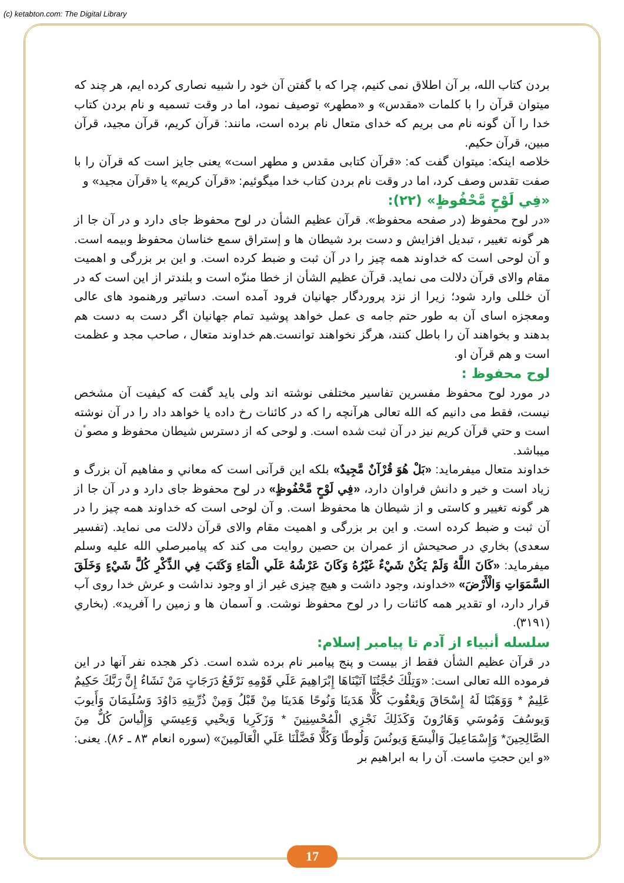(c) ketabton.com: The Digital Library
بردن کتاب الله، بر آن اطلاق نمی کنیم، چرا که با گفتن آن خود را شبیه نصاری کرده ایم، هر چند که میتوان قرآن را با کلمات «مقدس» و «مطهر» توصیف نمود، اما در وقت تسمیه و نام بردن کتاب خدا را آن گونه نام می بریم که خدای متعال نام برده است، مانند: قرآن کریم، قرآن مجید، قرآن مبین، قرآن حکیم.
خلاصه اینکه: میتوان گفت که: «قرآن کتابی مقدس و مطهر است» یعنی جایز است که قرآن را با صفت تقدس وصف کرد، اما در وقت نام بردن کتاب خدا میگوئیم: «قرآن کریم» یا «قرآن مجید» و
«فِي لَوْحٍ مَّحْفُوظٍ» (۲۲):
«در لوح محفوظ (در صفحه محفوظ». قرآن عظیم الشأن در لوح محفوظ جای دارد و در آن جا از هر گونه تغییر ، تبدیل افزایش و دست برد شیطان ها و إستراق سمع خناسان محفوظ وبیمه است. و آن لوحی است که خداوند همه چیز را در آن ثبت و ضبط کرده است. و این بر بزرگی و اهمیت مقام والای قرآن دلالت می نماید. قرآن عظیم الشأن از خطا منزّه است و بلندتر از این است که در آن خللی وارد شود؛ زیرا از نزد پروردگار جهانیان فرود آمده است. دساتیر ورهنمود های عالی ومعجزه اسای آن به طور حتم جامه ی عمل خواهد پوشید تمام جهانیان اگر دست به دست هم بدهند و بخواهند آن را باطل کنند، هرگز نخواهند توانست.هم خداوند متعال ، صاحب مجد و عظمت است و هم قرآن او.
لوح محفوظ :
در مورد لوح محفوظ مفسرین تفاسیر مختلفی نوشته اند ولی باید گفت که کیفیت آن مشخص نیست، فقط می دانیم که الله تعالی هرآنچه را که در کائنات رخ داده یا خواهد داد را در آن نوشته است و حتي قرآن کریم نیز در آن ثبت شده است. و لوحی که از دسترس شیطان محفوظ و مصوٴن میباشد.
خداوند متعال میفرماید: «بَلْ هُوَ قُرْآنٌ مَّجِيدٌ» بلکه این قرآنی است که معاني و مفاهیم آن بزرگ و زیاد است و خیر و دانش فراوان دارد، «فِي لَوْحٍ مَّحْفُوظٍ» در لوح محفوظ جای دارد و در آن جا از هر گونه تغییر و کاستی و از شیطان ها محفوظ است. و آن لوحی است که خداوند همه چیز را در آن ثبت و ضبط کرده است. و این بر بزرگی و اهمیت مقام والای قرآن دلالت می نماید. (تفسیر سعدی) بخاري در صحیحش از عمران بن حصین روایت می کند که پیامبرصلي الله علیه وسلم میفرماید: «كَانَ اللَّهُ وَلَمْ يَكُنْ شَيْءٌ غَيْرُهُ وَكَانَ عَرْشُهُ عَلَي الْمَاءِ وَكَتَبَ فِي الذِّكْرِ كُلَّ شَيْءٍ وَخَلَقَ السَّمَوَاتِ وَالْأَرْضَ» «خداوند، وجود داشت و هیچ چیزی غیر از او وجود نداشت و عرش خدا روی آب قرار دارد، او تقدیر همه کائنات را در لوح محفوظ نوشت. و آسمان ها و زمین را آفرید». (بخاري (۳۱۹۱).
سلسله أنبياء از آدم تا پیامبر إسلام:
در قرآن عظیم الشأن فقط از بیست و پنج پیامبر نام برده شده است. ذکر هجده نفر آنها در این فرموده الله تعالی است: «وَتِلْكَ حُجَّتُنَا آتَيْنَاهَا إِبْرَاهِيمَ عَلَي قَوْمِهِ نَرْفَعُ دَرَجَاتٍ مَنْ نَشَاءُ إِنَّ رَبَّكَ حَكِيمٌ عَلِيمٌ * وَوَهَبْنَا لَهُ إِسْحَاقَ وَيعْقُوبَ كُلًّا هَدَينَا وَنُوحًا هَدَينَا مِنْ قَبْلُ وَمِنْ ذُرِّيتِهِ دَاوُدَ وَسُلَيمَانَ وَأَيوبَ وَيوسُفَ وَمُوسَي وَهَارُونَ وَكَذَلِكَ نَجْزِي الْمُحْسِنِينَ * وَزَكَرِيا وَيحْيي وَعِيسَي وَإِلْياسَ كُلٌّ مِنَ الصَّالِحِينَ* وَإِسْمَاعِيلَ وَالْيسَعَ وَيونُسَ وَلُوطًا وَكُلًّا فَضَّلْنَا عَلَي الْعَالَمِينَ» (سوره انعام ۸۳ ـ ۸۶). یعنی: «و این حجتِ ماست. آن را به ابراهیم بر
17